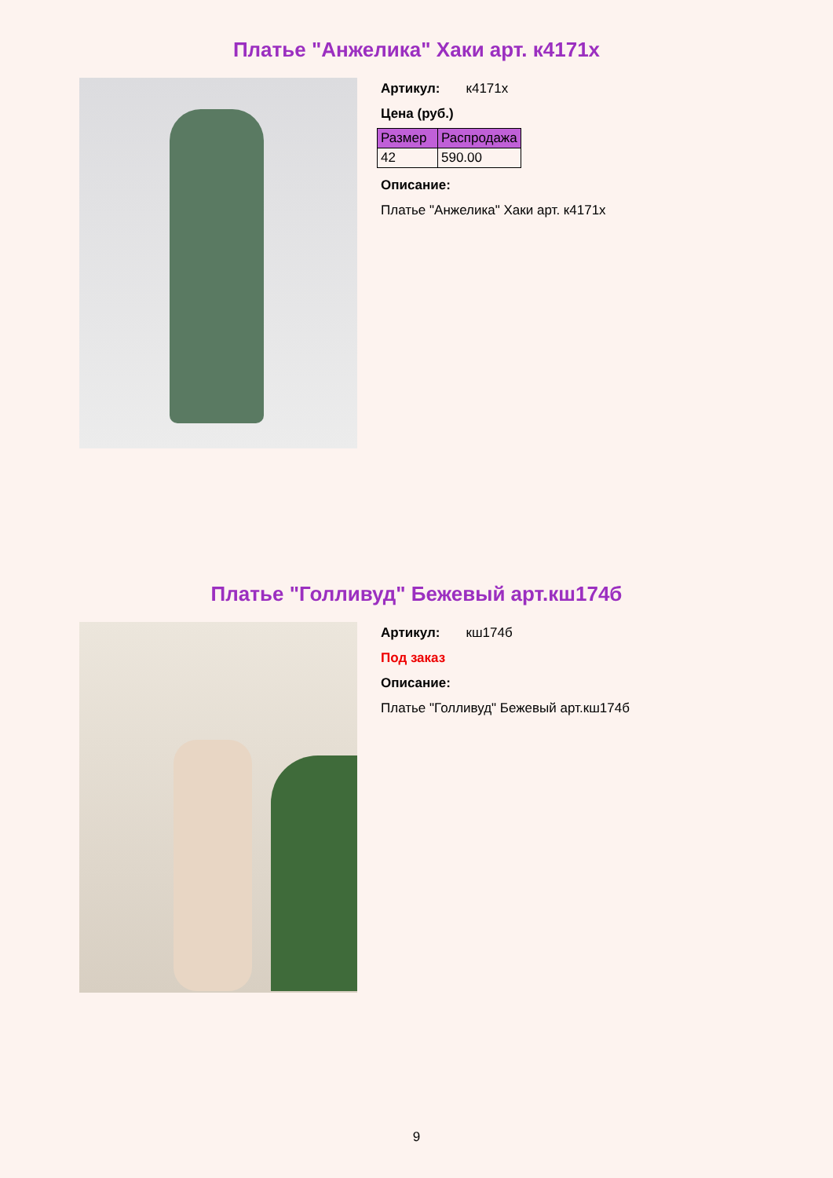Платье "Анжелика" Хаки арт. к4171х
Артикул: к4171х
Цена (руб.)
| Размер | Распродажа |
| --- | --- |
| 42 | 590.00 |
Описание:
Платье "Анжелика" Хаки арт. к4171х
Платье "Голливуд" Бежевый арт.кш174б
Артикул: кш174б
Под заказ
Описание:
Платье "Голливуд" Бежевый арт.кш174б
9